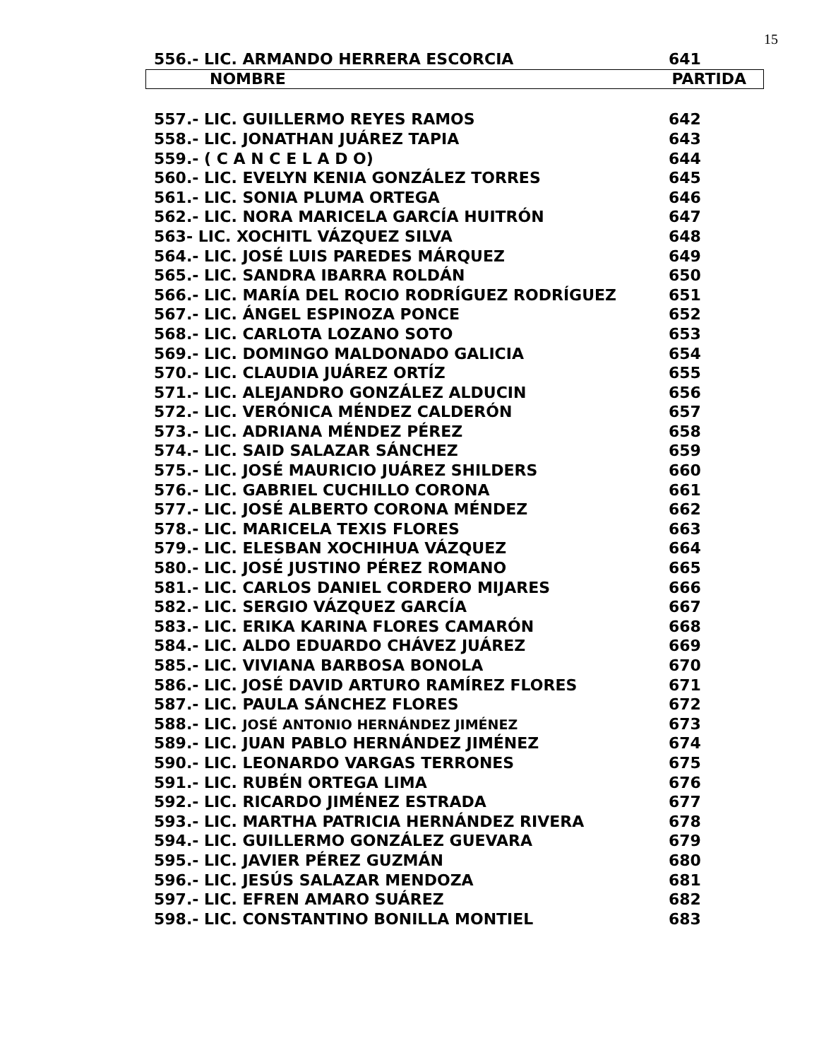15
| 556.- LIC. ARMANDO HERRERA ESCORCIA | 641 |
NOMBRE PARTIDA
| 557.- LIC. GUILLERMO REYES RAMOS | 642 |
| 558.- LIC. JONATHAN JUÁREZ TAPIA | 643 |
| 559.- ( C A N C E L A D O) | 644 |
| 560.- LIC. EVELYN KENIA GONZÁLEZ TORRES | 645 |
| 561.- LIC. SONIA PLUMA ORTEGA | 646 |
| 562.- LIC. NORA MARICELA GARCÍA HUITRÓN | 647 |
| 563- LIC. XOCHITL VÁZQUEZ SILVA | 648 |
| 564.- LIC. JOSÉ LUIS PAREDES MÁRQUEZ | 649 |
| 565.- LIC. SANDRA IBARRA ROLDÁN | 650 |
| 566.- LIC. MARÍA DEL ROCIO RODRÍGUEZ RODRÍGUEZ | 651 |
| 567.- LIC. ÁNGEL ESPINOZA PONCE | 652 |
| 568.- LIC. CARLOTA LOZANO SOTO | 653 |
| 569.- LIC. DOMINGO MALDONADO GALICIA | 654 |
| 570.- LIC. CLAUDIA JUÁREZ ORTÍZ | 655 |
| 571.- LIC. ALEJANDRO GONZÁLEZ ALDUCIN | 656 |
| 572.- LIC. VERÓNICA MÉNDEZ CALDERÓN | 657 |
| 573.- LIC. ADRIANA MÉNDEZ PÉREZ | 658 |
| 574.- LIC. SAID SALAZAR SÁNCHEZ | 659 |
| 575.- LIC. JOSÉ MAURICIO JUÁREZ SHILDERS | 660 |
| 576.- LIC. GABRIEL CUCHILLO CORONA | 661 |
| 577.- LIC. JOSÉ ALBERTO CORONA MÉNDEZ | 662 |
| 578.- LIC. MARICELA TEXIS FLORES | 663 |
| 579.- LIC. ELESBAN XOCHIHUA VÁZQUEZ | 664 |
| 580.- LIC. JOSÉ JUSTINO PÉREZ ROMANO | 665 |
| 581.- LIC. CARLOS DANIEL CORDERO MIJARES | 666 |
| 582.- LIC. SERGIO VÁZQUEZ GARCÍA | 667 |
| 583.- LIC. ERIKA KARINA FLORES CAMARÓN | 668 |
| 584.- LIC. ALDO EDUARDO CHÁVEZ JUÁREZ | 669 |
| 585.- LIC. VIVIANA BARBOSA BONOLA | 670 |
| 586.- LIC. JOSÉ DAVID ARTURO RAMÍREZ FLORES | 671 |
| 587.- LIC. PAULA SÁNCHEZ FLORES | 672 |
| 588.- LIC. JOSÉ ANTONIO HERNÁNDEZ JIMÉNEZ | 673 |
| 589.- LIC. JUAN PABLO HERNÁNDEZ JIMÉNEZ | 674 |
| 590.- LIC. LEONARDO VARGAS TERRONES | 675 |
| 591.- LIC. RUBÉN ORTEGA LIMA | 676 |
| 592.- LIC. RICARDO JIMÉNEZ ESTRADA | 677 |
| 593.- LIC. MARTHA PATRICIA HERNÁNDEZ RIVERA | 678 |
| 594.- LIC. GUILLERMO GONZÁLEZ GUEVARA | 679 |
| 595.- LIC. JAVIER PÉREZ GUZMÁN | 680 |
| 596.- LIC. JESÚS SALAZAR MENDOZA | 681 |
| 597.- LIC. EFREN AMARO SUÁREZ | 682 |
| 598.- LIC. CONSTANTINO BONILLA MONTIEL | 683 |